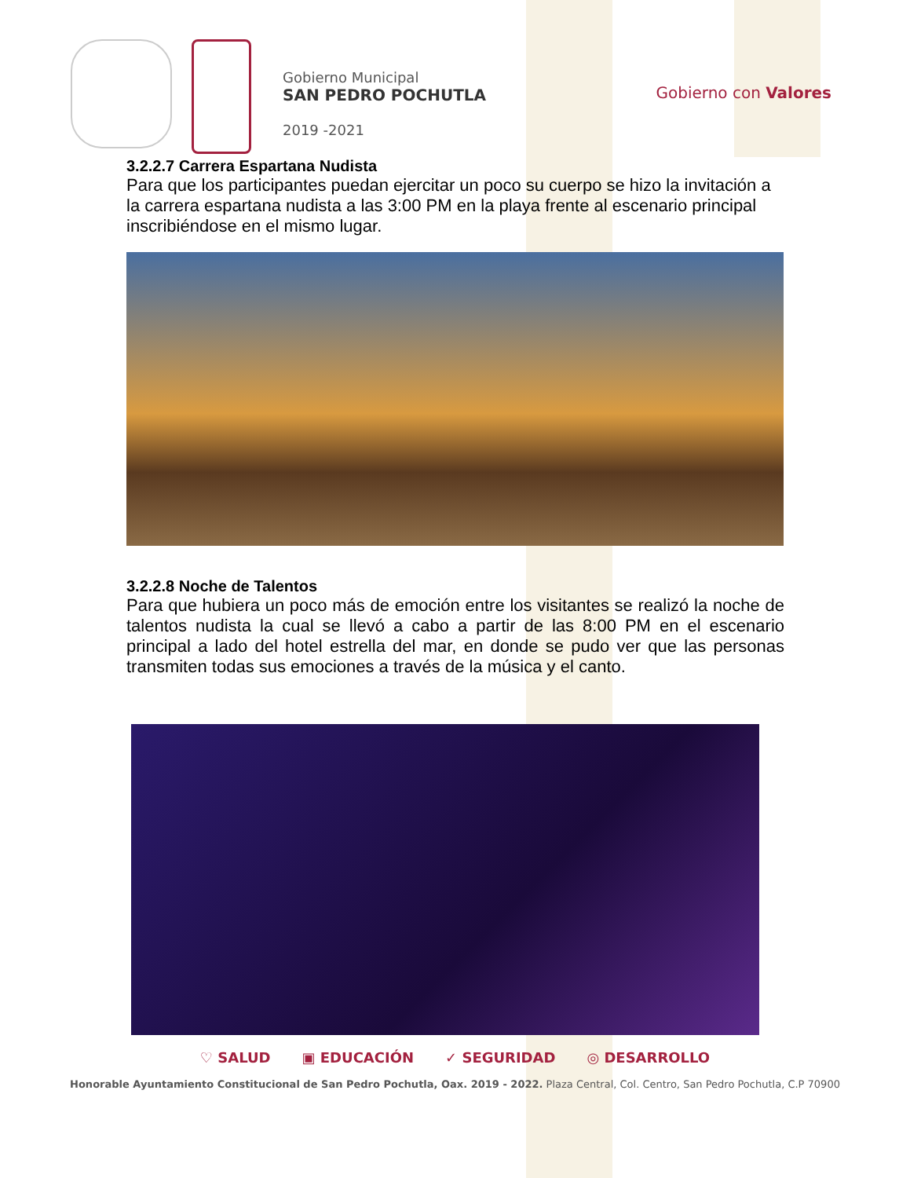Gobierno Municipal
SAN PEDRO POCHUTLA
2019 -2021
Gobierno con Valores
3.2.2.7 Carrera Espartana Nudista
Para que los participantes puedan ejercitar un poco su cuerpo se hizo la invitación a la carrera espartana nudista a las 3:00 PM en la playa frente al escenario principal inscribiéndose en el mismo lugar.
3.2.2.8 Noche de Talentos
Para que hubiera un poco más de emoción entre los visitantes se realizó la noche de talentos nudista la cual se llevó a cabo a partir de las 8:00 PM en el escenario principal a lado del hotel estrella del mar, en donde se pudo ver que las personas transmiten todas sus emociones a través de la música y el canto.
♡ SALUD ▣ EDUCACIÓN ✓ SEGURIDAD ◎ DESARROLLO
Honorable Ayuntamiento Constitucional de San Pedro Pochutla, Oax. 2019 - 2022. Plaza Central, Col. Centro, San Pedro Pochutla, C.P 70900